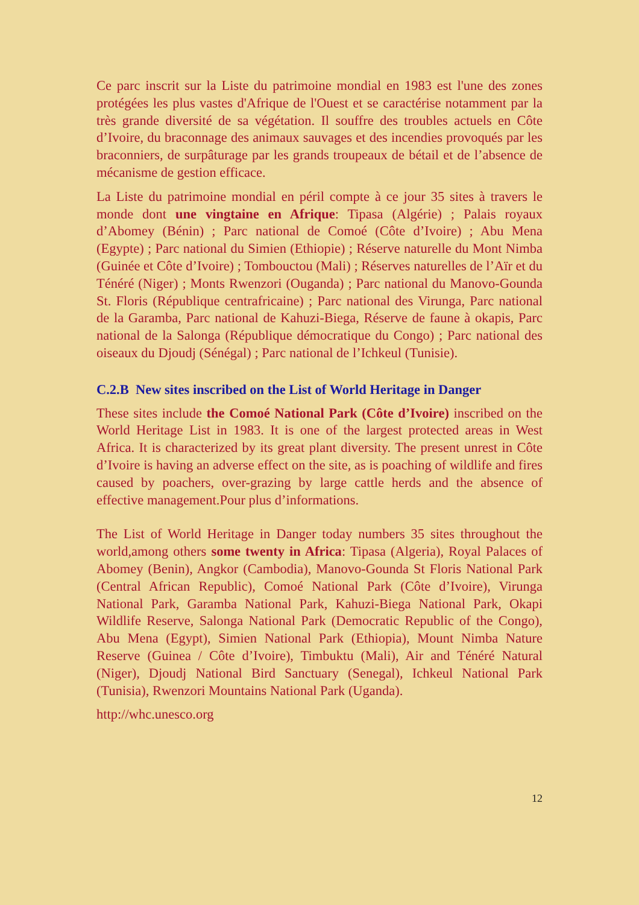Ce parc inscrit sur la Liste du patrimoine mondial en 1983 est l'une des zones protégées les plus vastes d'Afrique de l'Ouest et se caractérise notamment par la très grande diversité de sa végétation. Il souffre des troubles actuels en Côte d’Ivoire, du braconnage des animaux sauvages et des incendies provoqués par les braconniers, de surpâturage par les grands troupeaux de bétail et de l’absence de mécanisme de gestion efficace.
La Liste du patrimoine mondial en péril compte à ce jour 35 sites à travers le monde dont une vingtaine en Afrique: Tipasa (Algérie) ; Palais royaux d’Abomey (Bénin) ; Parc national de Comoé (Côte d’Ivoire) ; Abu Mena (Egypte) ; Parc national du Simien (Ethiopie) ; Réserve naturelle du Mont Nimba (Guinée et Côte d’Ivoire) ; Tombouctou (Mali) ; Réserves naturelles de l’Aïr et du Ténéré (Niger) ; Monts Rwenzori (Ouganda) ; Parc national du Manovo-Gounda St. Floris (République centrafricaine) ; Parc national des Virunga, Parc national de la Garamba, Parc national de Kahuzi-Biega, Réserve de faune à okapis, Parc national de la Salonga (République démocratique du Congo) ; Parc national des oiseaux du Djoudj (Sénégal) ; Parc national de l’Ichkeul (Tunisie).
C.2.B New sites inscribed on the List of World Heritage in Danger
These sites include the Comoé National Park (Côte d’Ivoire) inscribed on the World Heritage List in 1983. It is one of the largest protected areas in West Africa. It is characterized by its great plant diversity. The present unrest in Côte d’Ivoire is having an adverse effect on the site, as is poaching of wildlife and fires caused by poachers, over-grazing by large cattle herds and the absence of effective management.Pour plus d’informations.
The List of World Heritage in Danger today numbers 35 sites throughout the world,among others some twenty in Africa: Tipasa (Algeria), Royal Palaces of Abomey (Benin), Angkor (Cambodia), Manovo-Gounda St Floris National Park (Central African Republic), Comoé National Park (Côte d’Ivoire), Virunga National Park, Garamba National Park, Kahuzi-Biega National Park, Okapi Wildlife Reserve, Salonga National Park (Democratic Republic of the Congo), Abu Mena (Egypt), Simien National Park (Ethiopia), Mount Nimba Nature Reserve (Guinea / Côte d’Ivoire), Timbuktu (Mali), Air and Ténéré Natural (Niger), Djoudj National Bird Sanctuary (Senegal), Ichkeul National Park (Tunisia), Rwenzori Mountains National Park (Uganda).
http://whc.unesco.org
12